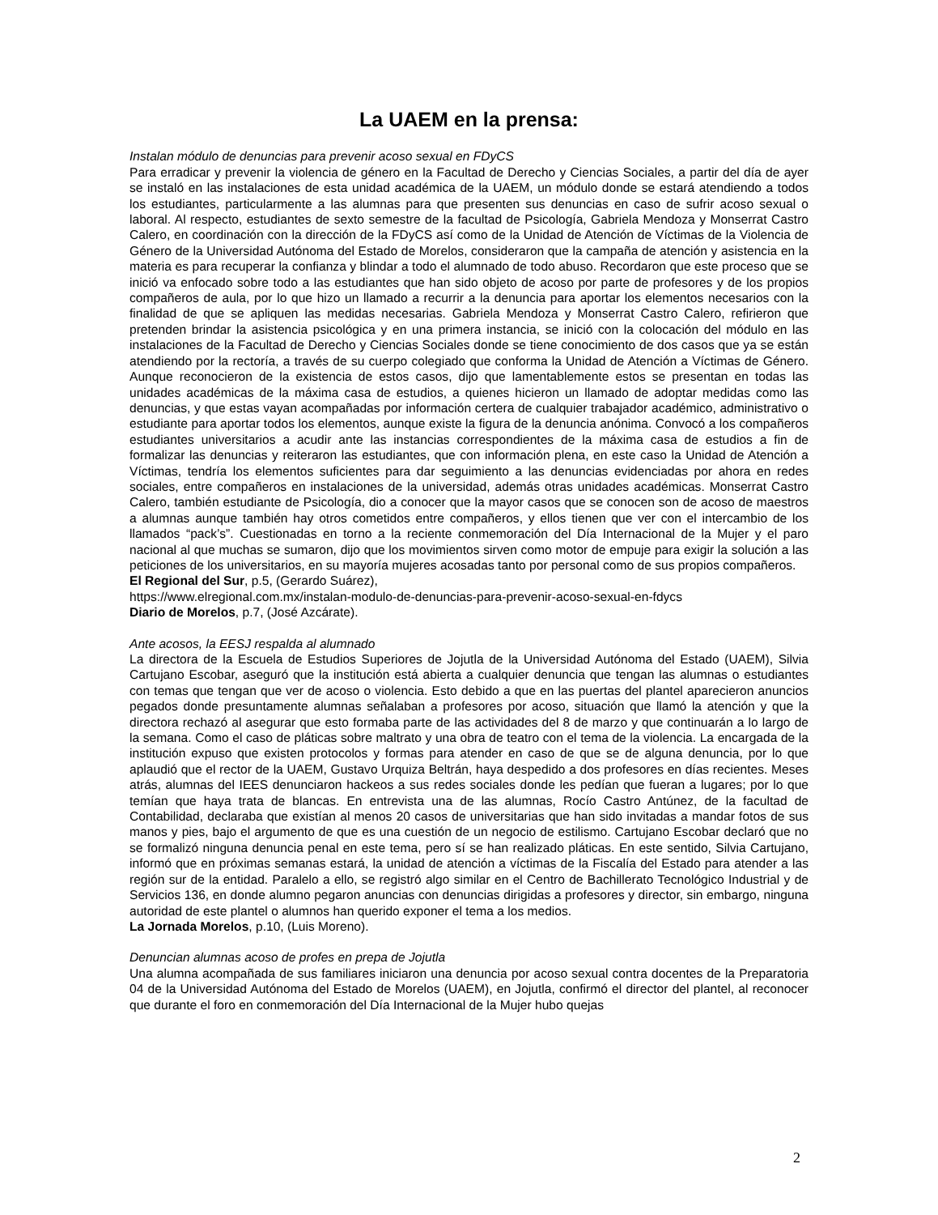La UAEM en la prensa:
Instalan módulo de denuncias para prevenir acoso sexual en FDyCS
Para erradicar y prevenir la violencia de género en la Facultad de Derecho y Ciencias Sociales, a partir del día de ayer se instaló en las instalaciones de esta unidad académica de la UAEM, un módulo donde se estará atendiendo a todos los estudiantes, particularmente a las alumnas para que presenten sus denuncias en caso de sufrir acoso sexual o laboral. Al respecto, estudiantes de sexto semestre de la facultad de Psicología, Gabriela Mendoza y Monserrat Castro Calero, en coordinación con la dirección de la FDyCS así como de la Unidad de Atención de Víctimas de la Violencia de Género de la Universidad Autónoma del Estado de Morelos, consideraron que la campaña de atención y asistencia en la materia es para recuperar la confianza y blindar a todo el alumnado de todo abuso. Recordaron que este proceso que se inició va enfocado sobre todo a las estudiantes que han sido objeto de acoso por parte de profesores y de los propios compañeros de aula, por lo que hizo un llamado a recurrir a la denuncia para aportar los elementos necesarios con la finalidad de que se apliquen las medidas necesarias. Gabriela Mendoza y Monserrat Castro Calero, refirieron que pretenden brindar la asistencia psicológica y en una primera instancia, se inició con la colocación del módulo en las instalaciones de la Facultad de Derecho y Ciencias Sociales donde se tiene conocimiento de dos casos que ya se están atendiendo por la rectoría, a través de su cuerpo colegiado que conforma la Unidad de Atención a Víctimas de Género. Aunque reconocieron de la existencia de estos casos, dijo que lamentablemente estos se presentan en todas las unidades académicas de la máxima casa de estudios, a quienes hicieron un llamado de adoptar medidas como las denuncias, y que estas vayan acompañadas por información certera de cualquier trabajador académico, administrativo o estudiante para aportar todos los elementos, aunque existe la figura de la denuncia anónima. Convocó a los compañeros estudiantes universitarios a acudir ante las instancias correspondientes de la máxima casa de estudios a fin de formalizar las denuncias y reiteraron las estudiantes, que con información plena, en este caso la Unidad de Atención a Víctimas, tendría los elementos suficientes para dar seguimiento a las denuncias evidenciadas por ahora en redes sociales, entre compañeros en instalaciones de la universidad, además otras unidades académicas. Monserrat Castro Calero, también estudiante de Psicología, dio a conocer que la mayor casos que se conocen son de acoso de maestros a alumnas aunque también hay otros cometidos entre compañeros, y ellos tienen que ver con el intercambio de los llamados “pack’s”. Cuestionadas en torno a la reciente conmemoración del Día Internacional de la Mujer y el paro nacional al que muchas se sumaron, dijo que los movimientos sirven como motor de empuje para exigir la solución a las peticiones de los universitarios, en su mayoría mujeres acosadas tanto por personal como de sus propios compañeros.
El Regional del Sur, p.5, (Gerardo Suárez),
https://www.elregional.com.mx/instalan-modulo-de-denuncias-para-prevenir-acoso-sexual-en-fdycs
Diario de Morelos, p.7, (José Azcárate).
Ante acosos, la EESJ respalda al alumnado
La directora de la Escuela de Estudios Superiores de Jojutla de la Universidad Autónoma del Estado (UAEM), Silvia Cartujano Escobar, aseguró que la institución está abierta a cualquier denuncia que tengan las alumnas o estudiantes con temas que tengan que ver de acoso o violencia. Esto debido a que en las puertas del plantel aparecieron anuncios pegados donde presuntamente alumnas señalaban a profesores por acoso, situación que llamó la atención y que la directora rechazó al asegurar que esto formaba parte de las actividades del 8 de marzo y que continuarán a lo largo de la semana. Como el caso de pláticas sobre maltrato y una obra de teatro con el tema de la violencia. La encargada de la institución expuso que existen protocolos y formas para atender en caso de que se de alguna denuncia, por lo que aplaudió que el rector de la UAEM, Gustavo Urquiza Beltrán, haya despedido a dos profesores en días recientes. Meses atrás, alumnas del IEES denunciaron hackeos a sus redes sociales donde les pedían que fueran a lugares; por lo que temían que haya trata de blancas. En entrevista una de las alumnas, Rocío Castro Antúnez, de la facultad de Contabilidad, declaraba que existían al menos 20 casos de universitarias que han sido invitadas a mandar fotos de sus manos y pies, bajo el argumento de que es una cuestión de un negocio de estilismo. Cartujano Escobar declaró que no se formalizó ninguna denuncia penal en este tema, pero sí se han realizado pláticas. En este sentido, Silvia Cartujano, informó que en próximas semanas estará, la unidad de atención a víctimas de la Fiscalía del Estado para atender a las región sur de la entidad. Paralelo a ello, se registró algo similar en el Centro de Bachillerato Tecnológico Industrial y de Servicios 136, en donde alumno pegaron anuncias con denuncias dirigidas a profesores y director, sin embargo, ninguna autoridad de este plantel o alumnos han querido exponer el tema a los medios.
La Jornada Morelos, p.10, (Luis Moreno).
Denuncian alumnas acoso de profes en prepa de Jojutla
Una alumna acompañada de sus familiares iniciaron una denuncia por acoso sexual contra docentes de la Preparatoria 04 de la Universidad Autónoma del Estado de Morelos (UAEM), en Jojutla, confirmó el director del plantel, al reconocer que durante el foro en conmemoración del Día Internacional de la Mujer hubo quejas
2